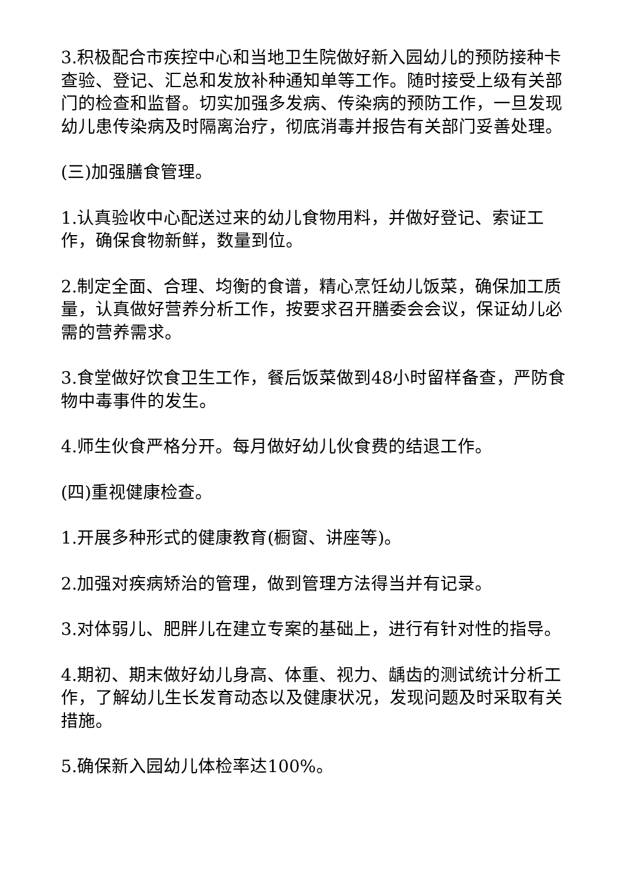3.积极配合市疾控中心和当地卫生院做好新入园幼儿的预防接种卡查验、登记、汇总和发放补种通知单等工作。随时接受上级有关部门的检查和监督。切实加强多发病、传染病的预防工作，一旦发现幼儿患传染病及时隔离治疗，彻底消毒并报告有关部门妥善处理。
(三)加强膳食管理。
1.认真验收中心配送过来的幼儿食物用料，并做好登记、索证工作，确保食物新鲜，数量到位。
2.制定全面、合理、均衡的食谱，精心烹饪幼儿饭菜，确保加工质量，认真做好营养分析工作，按要求召开膳委会会议，保证幼儿必需的营养需求。
3.食堂做好饮食卫生工作，餐后饭菜做到48小时留样备查，严防食物中毒事件的发生。
4.师生伙食严格分开。每月做好幼儿伙食费的结退工作。
(四)重视健康检查。
1.开展多种形式的健康教育(橱窗、讲座等)。
2.加强对疾病矫治的管理，做到管理方法得当并有记录。
3.对体弱儿、肥胖儿在建立专案的基础上，进行有针对性的指导。
4.期初、期末做好幼儿身高、体重、视力、龋齿的测试统计分析工作，了解幼儿生长发育动态以及健康状况，发现问题及时采取有关措施。
5.确保新入园幼儿体检率达100%。